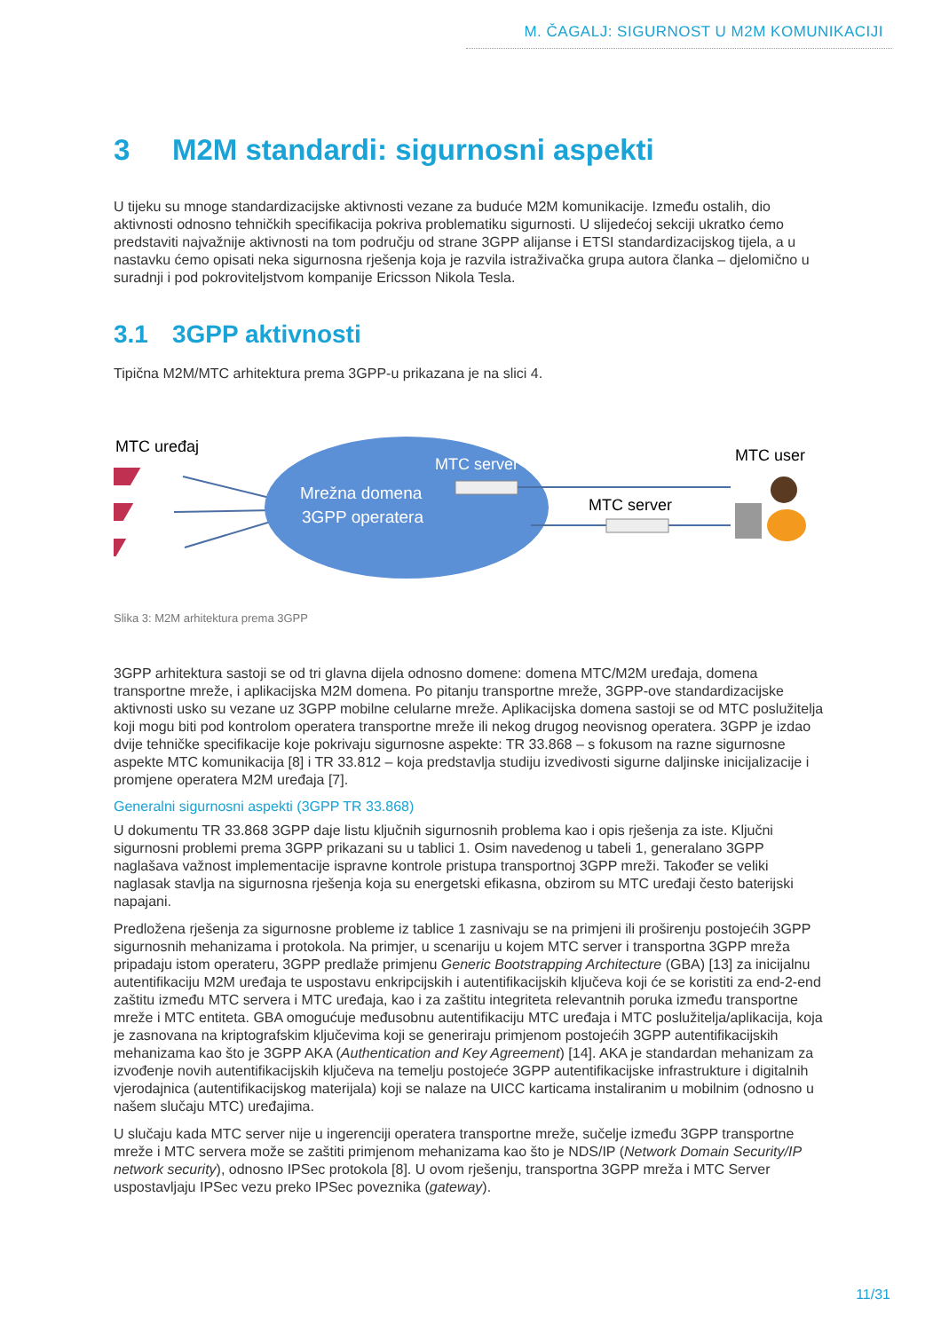M. ČAGALJ: SIGURNOST U M2M KOMUNIKACIJI
3 M2M standardi: sigurnosni aspekti
U tijeku su mnoge standardizacijske aktivnosti vezane za buduće M2M komunikacije. Između ostalih, dio aktivnosti odnosno tehničkih specifikacija pokriva problematiku sigurnosti. U slijedećoj sekciji ukratko ćemo predstaviti najvažnije aktivnosti na tom području od strane 3GPP alijanse i ETSI standardizacijskog tijela, a u nastavku ćemo opisati neka sigurnosna rješenja koja je razvila istraživačka grupa autora članka – djelomično u suradnji i pod pokroviteljstvom kompanije Ericsson Nikola Tesla.
3.1 3GPP aktivnosti
Tipična M2M/MTC arhitektura prema 3GPP-u prikazana je na slici 4.
MTC uređaj
Mrežna domena
3GPP operatera
MTC server
MTC server
MTC user
Slika 3: M2M arhitektura prema 3GPP
3GPP arhitektura sastoji se od tri glavna dijela odnosno domene: domena MTC/M2M uređaja, domena transportne mreže, i aplikacijska M2M domena. Po pitanju transportne mreže, 3GPP-ove standardizacijske aktivnosti usko su vezane uz 3GPP mobilne celularne mreže. Aplikacijska domena sastoji se od MTC poslužitelja koji mogu biti pod kontrolom operatera transportne mreže ili nekog drugog neovisnog operatera. 3GPP je izdao dvije tehničke specifikacije koje pokrivaju sigurnosne aspekte: TR 33.868 – s fokusom na razne sigurnosne aspekte MTC komunikacija [8] i TR 33.812 – koja predstavlja studiju izvedivosti sigurne daljinske inicijalizacije i promjene operatera M2M uređaja [7].
Generalni sigurnosni aspekti (3GPP TR 33.868)
U dokumentu TR 33.868 3GPP daje listu ključnih sigurnosnih problema kao i opis rješenja za iste. Ključni sigurnosni problemi prema 3GPP prikazani su u tablici 1. Osim navedenog u tabeli 1, generalano 3GPP naglašava važnost implementacije ispravne kontrole pristupa transportnoj 3GPP mreži. Također se veliki naglasak stavlja na sigurnosna rješenja koja su energetski efikasna, obzirom su MTC uređaji često baterijski napajani.
Predložena rješenja za sigurnosne probleme iz tablice 1 zasnivaju se na primjeni ili proširenju postojećih 3GPP sigurnosnih mehanizama i protokola. Na primjer, u scenariju u kojem MTC server i transportna 3GPP mreža pripadaju istom operateru, 3GPP predlaže primjenu Generic Bootstrapping Architecture (GBA) [13] za inicijalnu autentifikaciju M2M uređaja te uspostavu enkripcijskih i autentifikacijskih ključeva koji će se koristiti za end-2-end zaštitu između MTC servera i MTC uređaja, kao i za zaštitu integriteta relevantnih poruka između transportne mreže i MTC entiteta. GBA omogućuje međusobnu autentifikaciju MTC uređaja i MTC poslužitelja/aplikacija, koja je zasnovana na kriptografskim ključevima koji se generiraju primjenom postojećih 3GPP autentifikacijskih mehanizama kao što je 3GPP AKA (Authentication and Key Agreement) [14]. AKA je standardan mehanizam za izvođenje novih autentifikacijskih ključeva na temelju postojeće 3GPP autentifikacijske infrastrukture i digitalnih vjerodajnica (autentifikacijskog materijala) koji se nalaze na UICC karticama instaliranim u mobilnim (odnosno u našem slučaju MTC) uređajima.
U slučaju kada MTC server nije u ingerenciji operatera transportne mreže, sučelje između 3GPP transportne mreže i MTC servera može se zaštiti primjenom mehanizama kao što je NDS/IP (Network Domain Security/IP network security), odnosno IPSec protokola [8]. U ovom rješenju, transportna 3GPP mreža i MTC Server uspostavljaju IPSec vezu preko IPSec poveznika (gateway).
11/31